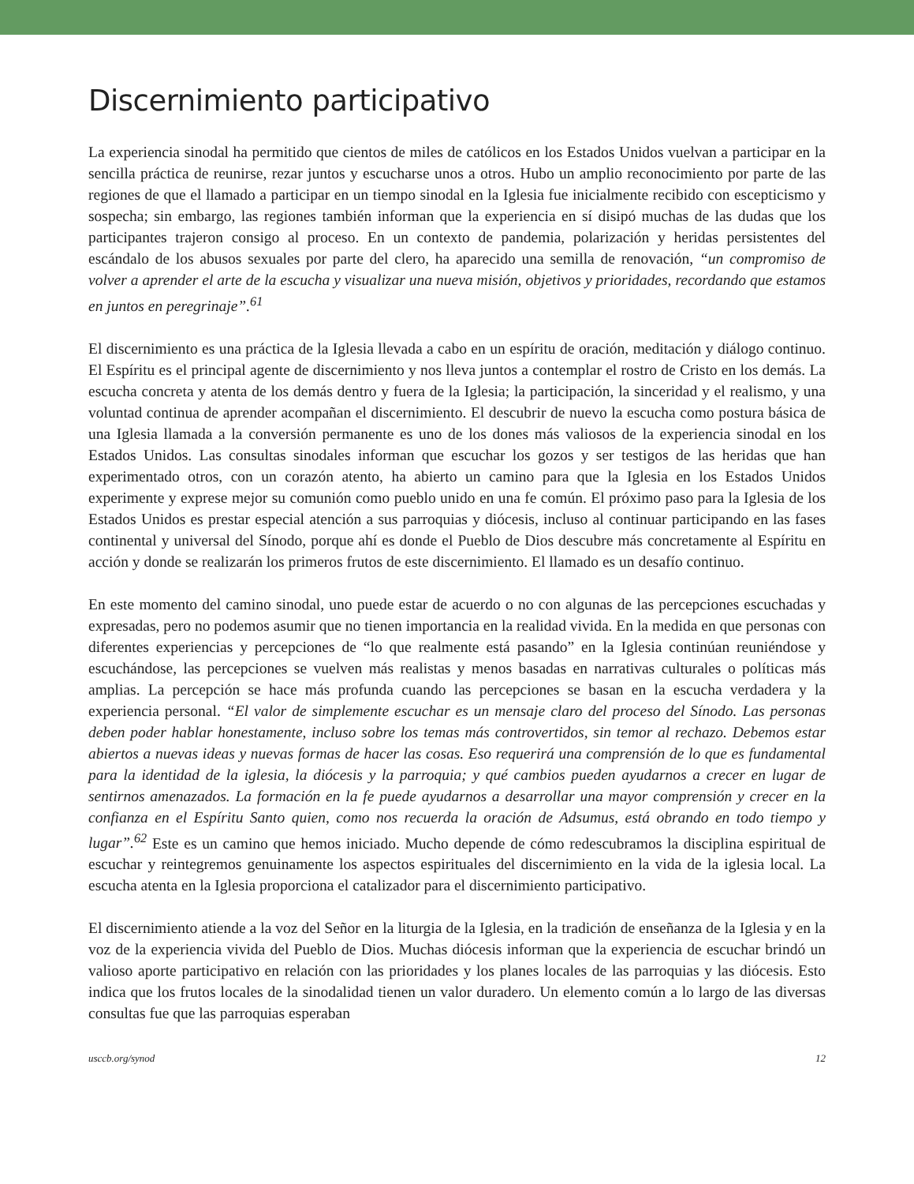Discernimiento participativo
La experiencia sinodal ha permitido que cientos de miles de católicos en los Estados Unidos vuelvan a participar en la sencilla práctica de reunirse, rezar juntos y escucharse unos a otros. Hubo un amplio reconocimiento por parte de las regiones de que el llamado a participar en un tiempo sinodal en la Iglesia fue inicialmente recibido con escepticismo y sospecha; sin embargo, las regiones también informan que la experiencia en sí disipó muchas de las dudas que los participantes trajeron consigo al proceso. En un contexto de pandemia, polarización y heridas persistentes del escándalo de los abusos sexuales por parte del clero, ha aparecido una semilla de renovación, “un compromiso de volver a aprender el arte de la escucha y visualizar una nueva misión, objetivos y prioridades, recordando que estamos en juntos en peregrinaje”.<sup>61</sup>
El discernimiento es una práctica de la Iglesia llevada a cabo en un espíritu de oración, meditación y diálogo continuo. El Espíritu es el principal agente de discernimiento y nos lleva juntos a contemplar el rostro de Cristo en los demás. La escucha concreta y atenta de los demás dentro y fuera de la Iglesia; la participación, la sinceridad y el realismo, y una voluntad continua de aprender acompañan el discernimiento. El descubrir de nuevo la escucha como postura básica de una Iglesia llamada a la conversión permanente es uno de los dones más valiosos de la experiencia sinodal en los Estados Unidos. Las consultas sinodales informan que escuchar los gozos y ser testigos de las heridas que han experimentado otros, con un corazón atento, ha abierto un camino para que la Iglesia en los Estados Unidos experimente y exprese mejor su comunión como pueblo unido en una fe común. El próximo paso para la Iglesia de los Estados Unidos es prestar especial atención a sus parroquias y diócesis, incluso al continuar participando en las fases continental y universal del Sínodo, porque ahí es donde el Pueblo de Dios descubre más concretamente al Espíritu en acción y donde se realizarán los primeros frutos de este discernimiento. El llamado es un desafío continuo.
En este momento del camino sinodal, uno puede estar de acuerdo o no con algunas de las percepciones escuchadas y expresadas, pero no podemos asumir que no tienen importancia en la realidad vivida. En la medida en que personas con diferentes experiencias y percepciones de “lo que realmente está pasando” en la Iglesia continúan reuniéndose y escuchándose, las percepciones se vuelven más realistas y menos basadas en narrativas culturales o políticas más amplias. La percepción se hace más profunda cuando las percepciones se basan en la escucha verdadera y la experiencia personal. “El valor de simplemente escuchar es un mensaje claro del proceso del Sínodo. Las personas deben poder hablar honestamente, incluso sobre los temas más controvertidos, sin temor al rechazo. Debemos estar abiertos a nuevas ideas y nuevas formas de hacer las cosas. Eso requerirá una comprensión de lo que es fundamental para la identidad de la iglesia, la diócesis y la parroquia; y qué cambios pueden ayudarnos a crecer en lugar de sentirnos amenazados. La formación en la fe puede ayudarnos a desarrollar una mayor comprensión y crecer en la confianza en el Espíritu Santo quien, como nos recuerda la oración de Adsumus, está obrando en todo tiempo y lugar”.<sup>62</sup> Este es un camino que hemos iniciado. Mucho depende de cómo redescubramos la disciplina espiritual de escuchar y reintegremos genuinamente los aspectos espirituales del discernimiento en la vida de la iglesia local. La escucha atenta en la Iglesia proporciona el catalizador para el discernimiento participativo.
El discernimiento atiende a la voz del Señor en la liturgia de la Iglesia, en la tradición de enseñanza de la Iglesia y en la voz de la experiencia vivida del Pueblo de Dios. Muchas diócesis informan que la experiencia de escuchar brindó un valioso aporte participativo en relación con las prioridades y los planes locales de las parroquias y las diócesis. Esto indica que los frutos locales de la sinodalidad tienen un valor duradero. Un elemento común a lo largo de las diversas consultas fue que las parroquias esperaban
usccb.org/synod 12